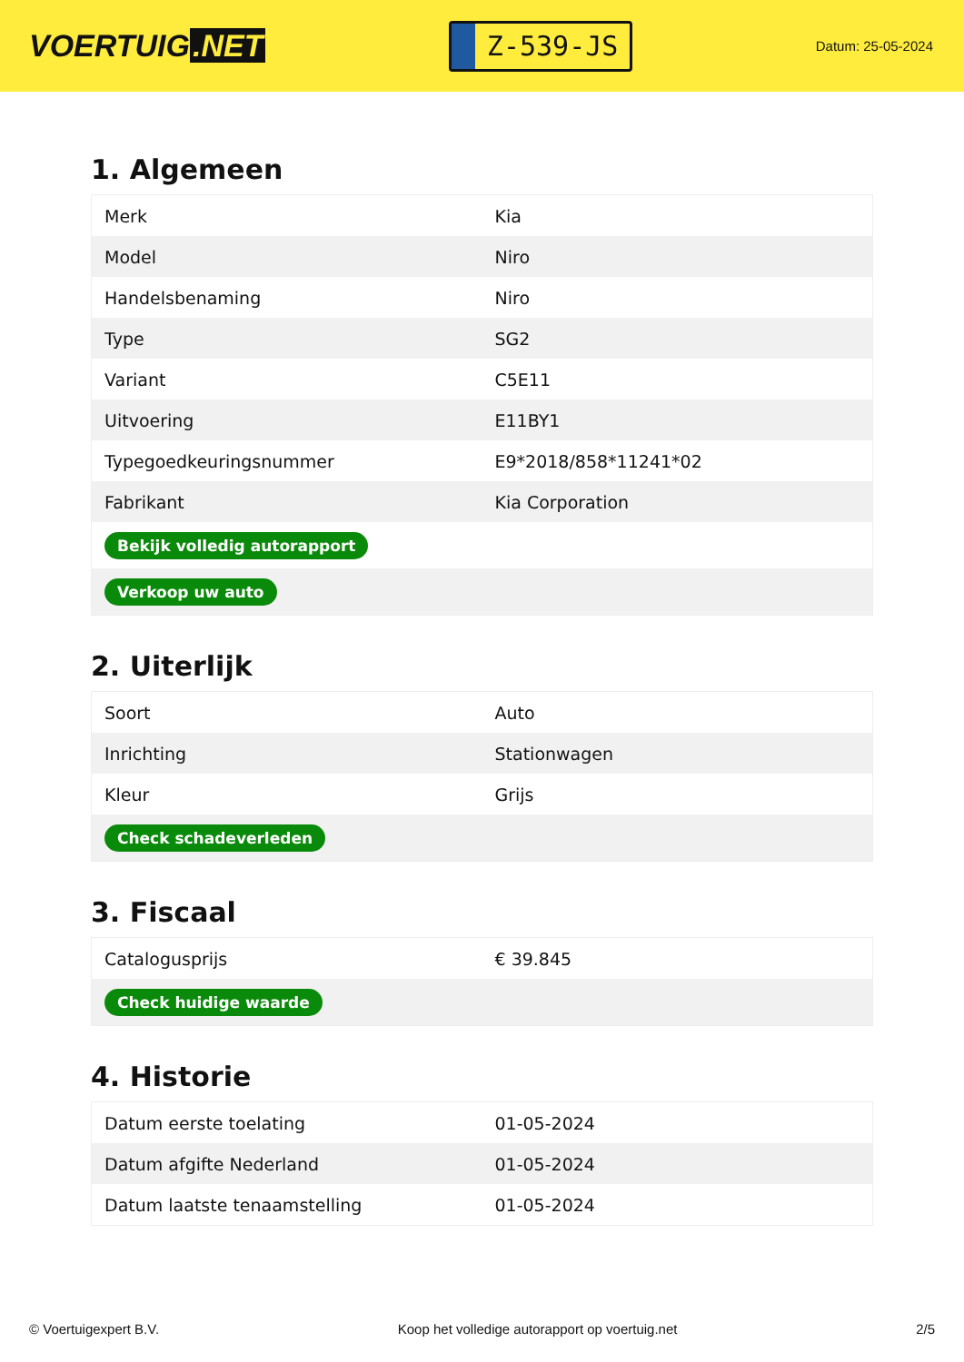VOERTUIG.NET
Z-539-JS
Datum: 25-05-2024
1. Algemeen
| Merk | Kia |
| Model | Niro |
| Handelsbenaming | Niro |
| Type | SG2 |
| Variant | C5E11 |
| Uitvoering | E11BY1 |
| Typegoedkeuringsnummer | E9*2018/858*11241*02 |
| Fabrikant | Kia Corporation |
| Bekijk volledig autorapport | |
| Verkoop uw auto | |
2. Uiterlijk
| Soort | Auto |
| Inrichting | Stationwagen |
| Kleur | Grijs |
| Check schadeverleden | |
3. Fiscaal
| Catalogusprijs | € 39.845 |
| Check huidige waarde | |
4. Historie
| Datum eerste toelating | 01-05-2024 |
| Datum afgifte Nederland | 01-05-2024 |
| Datum laatste tenaamstelling | 01-05-2024 |
© Voertuigexpert B.V. Koop het volledige autorapport op voertuig.net 2/5